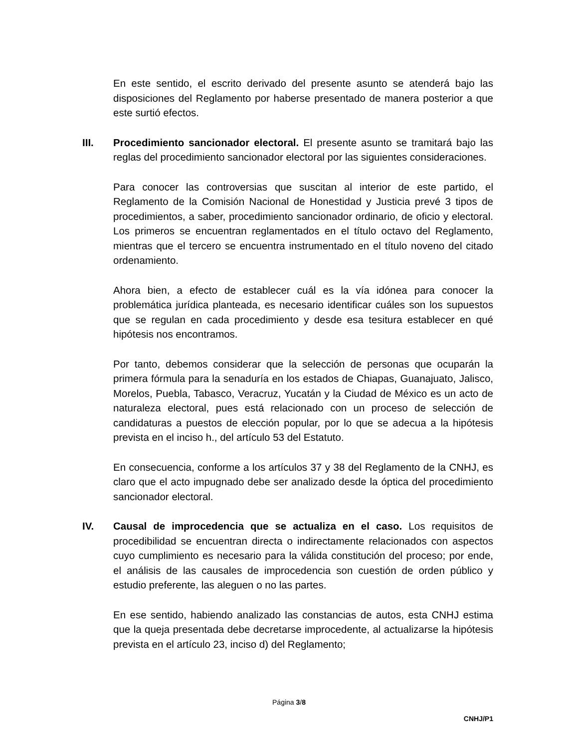En este sentido, el escrito derivado del presente asunto se atenderá bajo las disposiciones del Reglamento por haberse presentado de manera posterior a que este surtió efectos.
III. Procedimiento sancionador electoral. El presente asunto se tramitará bajo las reglas del procedimiento sancionador electoral por las siguientes consideraciones.
Para conocer las controversias que suscitan al interior de este partido, el Reglamento de la Comisión Nacional de Honestidad y Justicia prevé 3 tipos de procedimientos, a saber, procedimiento sancionador ordinario, de oficio y electoral. Los primeros se encuentran reglamentados en el título octavo del Reglamento, mientras que el tercero se encuentra instrumentado en el título noveno del citado ordenamiento.
Ahora bien, a efecto de establecer cuál es la vía idónea para conocer la problemática jurídica planteada, es necesario identificar cuáles son los supuestos que se regulan en cada procedimiento y desde esa tesitura establecer en qué hipótesis nos encontramos.
Por tanto, debemos considerar que la selección de personas que ocuparán la primera fórmula para la senaduría en los estados de Chiapas, Guanajuato, Jalisco, Morelos, Puebla, Tabasco, Veracruz, Yucatán y la Ciudad de México es un acto de naturaleza electoral, pues está relacionado con un proceso de selección de candidaturas a puestos de elección popular, por lo que se adecua a la hipótesis prevista en el inciso h., del artículo 53 del Estatuto.
En consecuencia, conforme a los artículos 37 y 38 del Reglamento de la CNHJ, es claro que el acto impugnado debe ser analizado desde la óptica del procedimiento sancionador electoral.
IV. Causal de improcedencia que se actualiza en el caso. Los requisitos de procedibilidad se encuentran directa o indirectamente relacionados con aspectos cuyo cumplimiento es necesario para la válida constitución del proceso; por ende, el análisis de las causales de improcedencia son cuestión de orden público y estudio preferente, las aleguen o no las partes.
En ese sentido, habiendo analizado las constancias de autos, esta CNHJ estima que la queja presentada debe decretarse improcedente, al actualizarse la hipótesis prevista en el artículo 23, inciso d) del Reglamento;
Página 3/8
CNHJ/P1